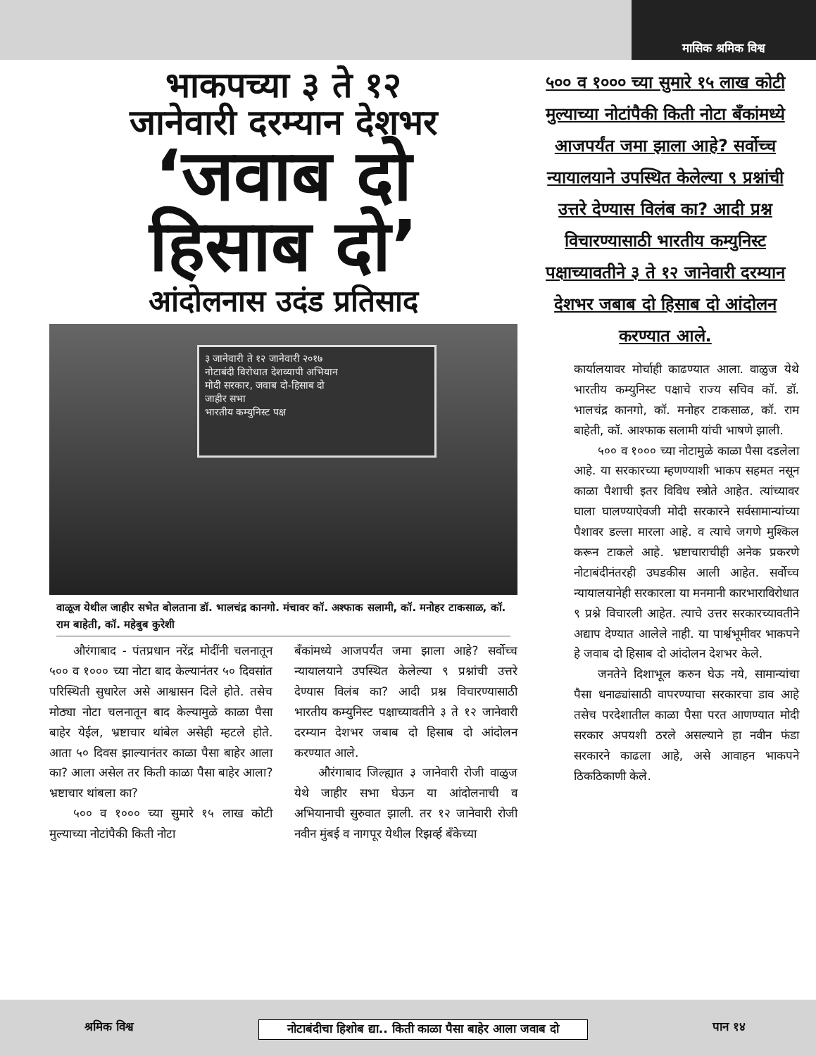मासिक श्रमिक विश्व
भाकपच्या ३ ते १२
जानेवारी दरम्यान देशभर
‘जवाब दो
हिसाब दो’
आंदोलनास उदंड प्रतिसाद
३ जानेवारी ते १२ जानेवारी २०१७
नोटाबंदी विरोधात देशव्यापी अभियान
मोदी सरकार, जवाब दो-हिसाब दो
जाहीर सभा
भारतीय कम्युनिस्ट पक्ष
वाळूज येथील जाहीर सभेत बोलताना डॉ. भालचंद्र कानगो. मंचावर कॉ. अश्फाक सलामी, कॉ. मनोहर टाकसाळ, कॉ. राम बाहेती, कॉ. महेबुब कुरेशी
औरंगाबाद - पंतप्रधान नरेंद्र मोदींनी चलनातून ५०० व १००० च्या नोटा बाद केल्यानंतर ५० दिवसांत परिस्थिती सुधारेल असे आश्वासन दिले होते. तसेच मोठ्या नोटा चलनातून बाद केल्यामुळे काळा पैसा बाहेर येईल, भ्रष्टाचार थांबेल असेही म्हटले होते. आता ५० दिवस झाल्यानंतर काळा पैसा बाहेर आला का? आला असेल तर किती काळा पैसा बाहेर आला? भ्रष्टाचार थांबला का?
५०० व १००० च्या सुमारे १५ लाख कोटी मुल्याच्या नोटांपैकी किती नोटा
बँकांमध्ये आजपर्यंत जमा झाला आहे? सर्वोच्च न्यायालयाने उपस्थित केलेल्या ९ प्रश्नांची उत्तरे देण्यास विलंब का? आदी प्रश्न विचारण्यासाठी भारतीय कम्युनिस्ट पक्षाच्यावतीने ३ ते १२ जानेवारी दरम्यान देशभर जबाब दो हिसाब दो आंदोलन करण्यात आले.
औरंगाबाद जिल्ह्यात ३ जानेवारी रोजी वाळुज येथे जाहीर सभा घेऊन या आंदोलनाची व अभियानाची सुरुवात झाली. तर १२ जानेवारी रोजी नवीन मुंबई व नागपूर येथील रिझर्व्ह बँकेच्या
५०० व १००० च्या सुमारे १५ लाख कोटी मुल्याच्या नोटांपैकी किती नोटा बँकांमध्ये आजपर्यंत जमा झाला आहे? सर्वोच्च न्यायालयाने उपस्थित केलेल्या ९ प्रश्नांची उत्तरे देण्यास विलंब का? आदी प्रश्न विचारण्यासाठी भारतीय कम्युनिस्ट पक्षाच्यावतीने ३ ते १२ जानेवारी दरम्यान देशभर जबाब दो हिसाब दो आंदोलन करण्यात आले.
कार्यालयावर मोर्चाही काढण्यात आला. वाळुज येथे भारतीय कम्युनिस्ट पक्षाचे राज्य सचिव कॉ. डॉ. भालचंद्र कानगो, कॉ. मनोहर टाकसाळ, कॉ. राम बाहेती, कॉ. आश्फाक सलामी यांची भाषणे झाली.
५०० व १००० च्या नोटामुळे काळा पैसा दडलेला आहे. या सरकारच्या म्हणण्याशी भाकप सहमत नसून काळा पैशाची इतर विविध स्त्रोते आहेत. त्यांच्यावर घाला घालण्याऐवजी मोदी सरकारने सर्वसामान्यांच्या पैशावर डल्ला मारला आहे. व त्याचे जगणे मुश्किल करून टाकले आहे. भ्रष्टाचाराचीही अनेक प्रकरणे नोटाबंदीनंतरही उघडकीस आली आहेत. सर्वोच्च न्यायालयानेही सरकारला या मनमानी कारभाराविरोधात ९ प्रश्ने विचारली आहेत. त्याचे उत्तर सरकारच्यावतीने अद्याप देण्यात आलेले नाही. या पार्श्वभूमीवर भाकपने हे जवाब दो हिसाब दो आंदोलन देशभर केले.
जनतेने दिशाभूल करुन घेऊ नये, सामान्यांचा पैसा धनाढ्यांसाठी वापरण्याचा सरकारचा डाव आहे तसेच परदेशातील काळा पैसा परत आणण्यात मोदी सरकार अपयशी ठरले असल्याने हा नवीन फंडा सरकारने काढला आहे, असे आवाहन भाकपने ठिकठिकाणी केले.
श्रमिक विश्व नोटाबंदीचा हिशोब द्या.. किती काळा पैसा बाहेर आला जवाब दो पान १४